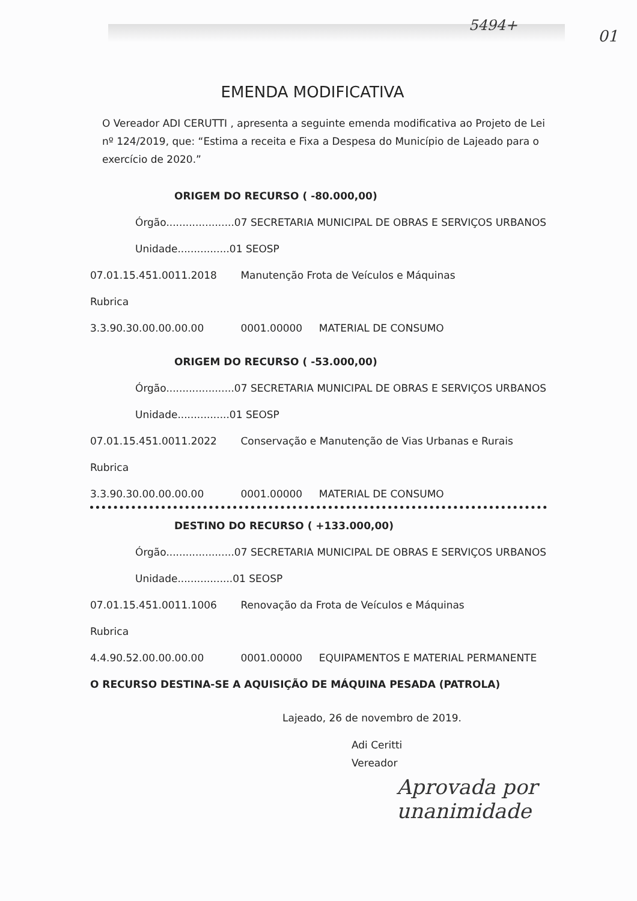5494+
01
EMENDA MODIFICATIVA
O Vereador ADI CERUTTI , apresenta a seguinte emenda modificativa ao Projeto de Lei nº 124/2019, que: “Estima a receita e Fixa a Despesa do Município de Lajeado para o exercício de 2020.”
ORIGEM DO RECURSO ( -80.000,00)
Órgão.....................07 SECRETARIA MUNICIPAL DE OBRAS E SERVIÇOS URBANOS
Unidade................01 SEOSP
07.01.15.451.0011.2018 Manutenção Frota de Veículos e Máquinas
Rubrica
3.3.90.30.00.00.00.00 0001.00000 MATERIAL DE CONSUMO
ORIGEM DO RECURSO ( -53.000,00)
Órgão.....................07 SECRETARIA MUNICIPAL DE OBRAS E SERVIÇOS URBANOS
Unidade................01 SEOSP
07.01.15.451.0011.2022 Conservação e Manutenção de Vias Urbanas e Rurais
Rubrica
3.3.90.30.00.00.00.00 0001.00000 MATERIAL DE CONSUMO
DESTINO DO RECURSO ( +133.000,00)
Órgão.....................07 SECRETARIA MUNICIPAL DE OBRAS E SERVIÇOS URBANOS
Unidade.................01 SEOSP
07.01.15.451.0011.1006 Renovação da Frota de Veículos e Máquinas
Rubrica
4.4.90.52.00.00.00.00 0001.00000 EQUIPAMENTOS E MATERIAL PERMANENTE
O RECURSO DESTINA-SE A AQUISIÇÃO DE MÁQUINA PESADA (PATROLA)
Lajeado, 26 de novembro de 2019.
Adi Ceritti
Vereador
Aprovada por
unanimidade